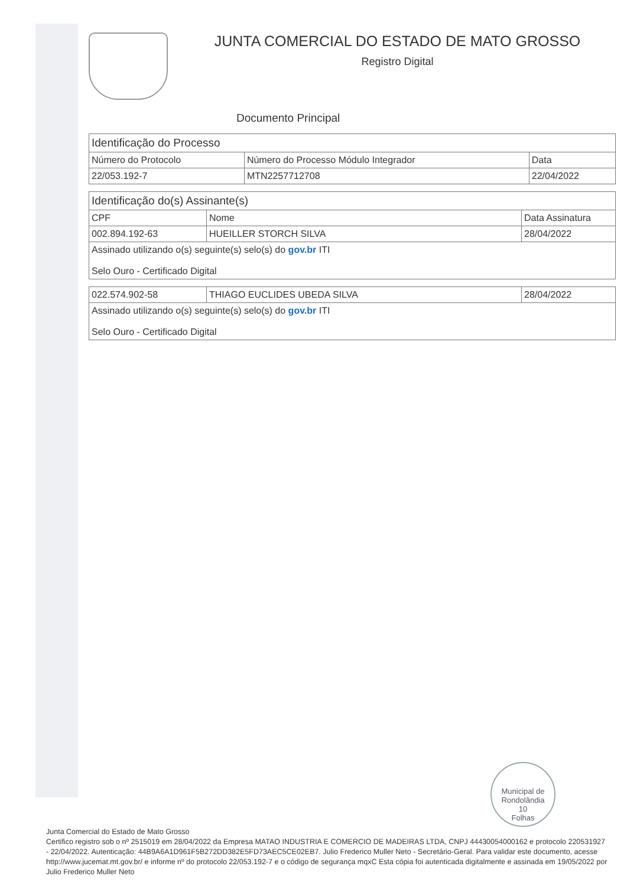JUNTA COMERCIAL DO ESTADO DE MATO GROSSO
Registro Digital
Documento Principal
| Identificação do Processo | | |
| Número do Protocolo | Número do Processo Módulo Integrador | Data |
| 22/053.192-7 | MTN2257712708 | 22/04/2022 |
| Identificação do(s) Assinante(s) | | |
| CPF | Nome | Data Assinatura |
| 002.894.192-63 | HUEILLER STORCH SILVA | 28/04/2022 |
| Assinado utilizando o(s) seguinte(s) selo(s) do gov.br ITI Selo Ouro - Certificado Digital | | |
| 022.574.902-58 | THIAGO EUCLIDES UBEDA SILVA | 28/04/2022 |
| Assinado utilizando o(s) seguinte(s) selo(s) do gov.br ITI Selo Ouro - Certificado Digital | | |
Municipal de Rondolândia
10
Folhas
Junta Comercial do Estado de Mato Grosso
Certifico registro sob o nº 2515019 em 28/04/2022 da Empresa MATAO INDUSTRIA E COMERCIO DE MADEIRAS LTDA, CNPJ 44430054000162 e protocolo 220531927 - 22/04/2022. Autenticação: 44B9A6A1D961F5B272DD382E5FD73AEC5CE02EB7. Julio Frederico Muller Neto - Secretário-Geral. Para validar este documento, acesse http://www.jucemat.mt.gov.br/ e informe nº do protocolo 22/053.192-7 e o código de segurança mqxC Esta cópia foi autenticada digitalmente e assinada em 19/05/2022 por Julio Frederico Muller Neto